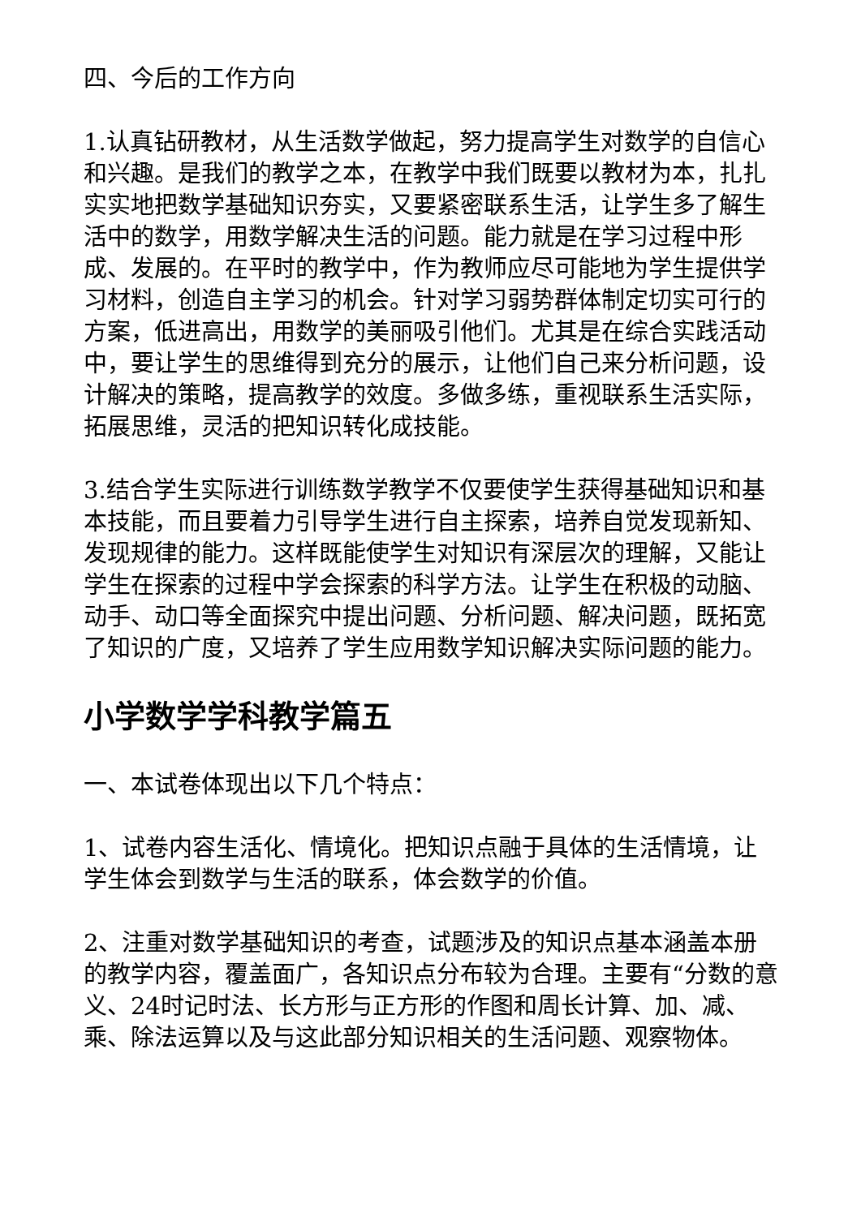四、今后的工作方向
1.认真钻研教材，从生活数学做起，努力提高学生对数学的自信心和兴趣。是我们的教学之本，在教学中我们既要以教材为本，扎扎实实地把数学基础知识夯实，又要紧密联系生活，让学生多了解生活中的数学，用数学解决生活的问题。能力就是在学习过程中形成、发展的。在平时的教学中，作为教师应尽可能地为学生提供学习材料，创造自主学习的机会。针对学习弱势群体制定切实可行的方案，低进高出，用数学的美丽吸引他们。尤其是在综合实践活动中，要让学生的思维得到充分的展示，让他们自己来分析问题，设计解决的策略，提高教学的效度。多做多练，重视联系生活实际，拓展思维，灵活的把知识转化成技能。
3.结合学生实际进行训练数学教学不仅要使学生获得基础知识和基本技能，而且要着力引导学生进行自主探索，培养自觉发现新知、发现规律的能力。这样既能使学生对知识有深层次的理解，又能让学生在探索的过程中学会探索的科学方法。让学生在积极的动脑、动手、动口等全面探究中提出问题、分析问题、解决问题，既拓宽了知识的广度，又培养了学生应用数学知识解决实际问题的能力。
小学数学学科教学篇五
一、本试卷体现出以下几个特点：
1、试卷内容生活化、情境化。把知识点融于具体的生活情境，让学生体会到数学与生活的联系，体会数学的价值。
2、注重对数学基础知识的考查，试题涉及的知识点基本涵盖本册的教学内容，覆盖面广，各知识点分布较为合理。主要有“分数的意义、24时记时法、长方形与正方形的作图和周长计算、加、减、乘、除法运算以及与这此部分知识相关的生活问题、观察物体。